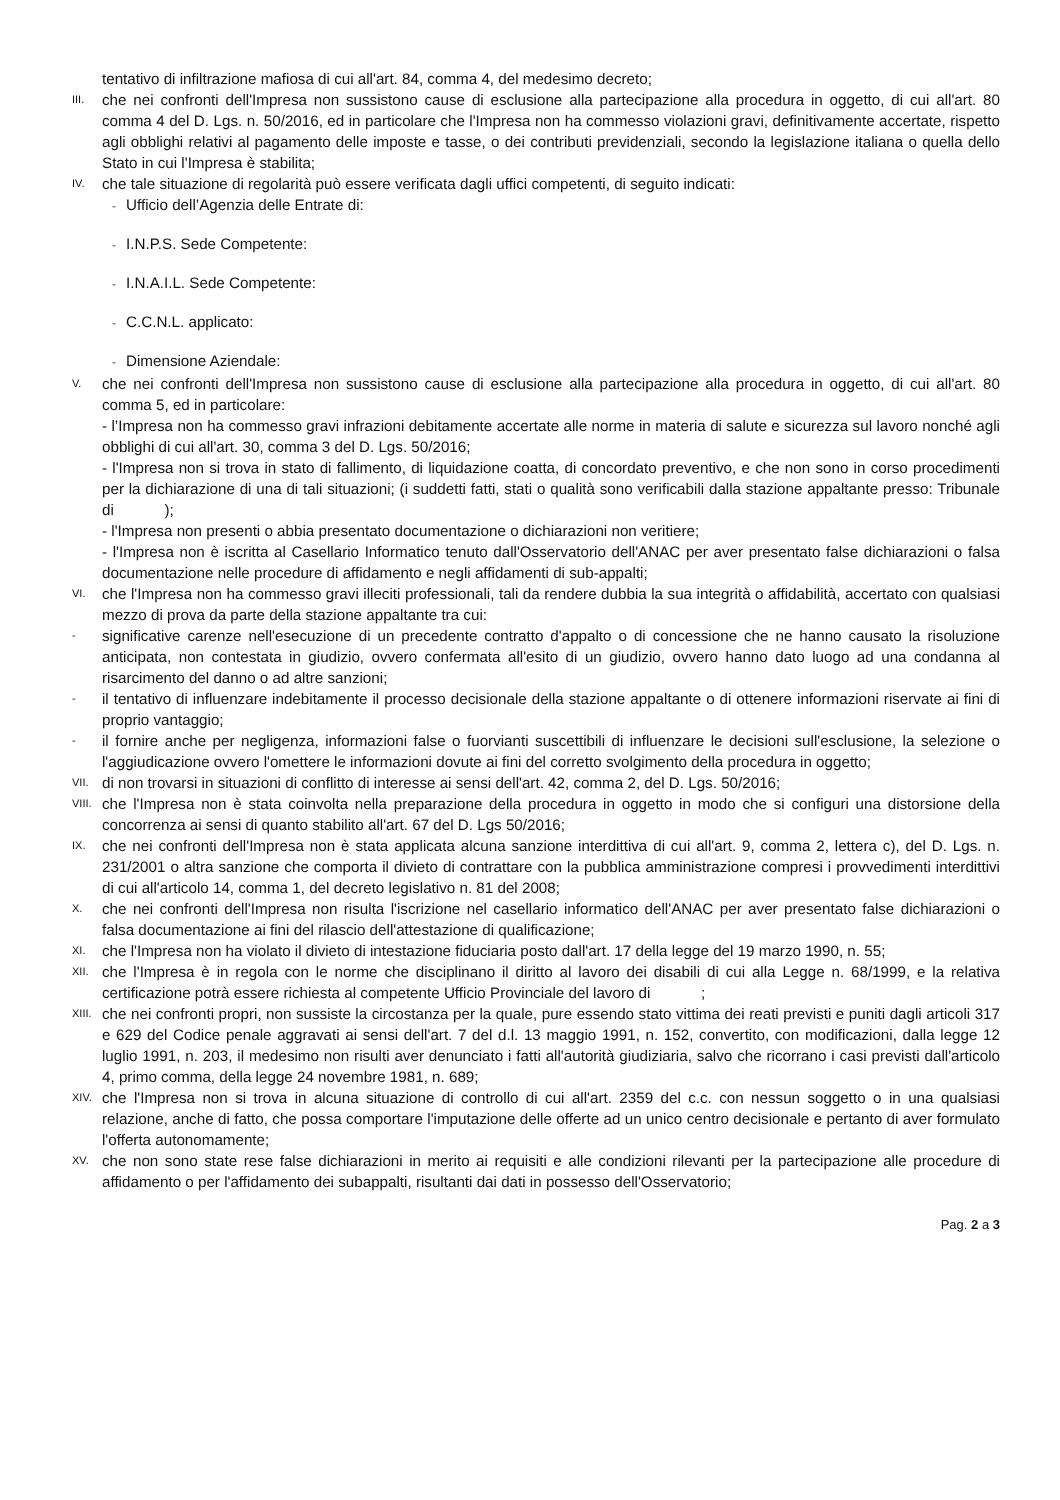tentativo di infiltrazione mafiosa di cui all'art. 84, comma 4, del medesimo decreto;
III.
che nei confronti dell'Impresa non sussistono cause di esclusione alla partecipazione alla procedura in oggetto, di cui all'art. 80 comma 4 del D. Lgs. n. 50/2016, ed in particolare che l'Impresa non ha commesso violazioni gravi, definitivamente accertate, rispetto agli obblighi relativi al pagamento delle imposte e tasse, o dei contributi previdenziali, secondo la legislazione italiana o quella dello Stato in cui l'Impresa è stabilita;
IV.
che tale situazione di regolarità può essere verificata dagli uffici competenti, di seguito indicati:
- Ufficio dell’Agenzia delle Entrate di:
- I.N.P.S. Sede Competente:
- I.N.A.I.L. Sede Competente:
- C.C.N.L. applicato:
- Dimensione Aziendale:
V.
che nei confronti dell'Impresa non sussistono cause di esclusione alla partecipazione alla procedura in oggetto, di cui all'art. 80 comma 5, ed in particolare:
- l’Impresa non ha commesso gravi infrazioni debitamente accertate alle norme in materia di salute e sicurezza sul lavoro nonché agli obblighi di cui all'art. 30, comma 3 del D. Lgs. 50/2016;
- l'Impresa non si trova in stato di fallimento, di liquidazione coatta, di concordato preventivo, e che non sono in corso procedimenti per la dichiarazione di una di tali situazioni; (i suddetti fatti, stati o qualità sono verificabili dalla stazione appaltante presso: Tribunale di );
- l'Impresa non presenti o abbia presentato documentazione o dichiarazioni non veritiere;
- l'Impresa non è iscritta al Casellario Informatico tenuto dall'Osservatorio dell'ANAC per aver presentato false dichiarazioni o falsa documentazione nelle procedure di affidamento e negli affidamenti di sub-appalti;
VI.
che l'Impresa non ha commesso gravi illeciti professionali, tali da rendere dubbia la sua integrità o affidabilità, accertato con qualsiasi mezzo di prova da parte della stazione appaltante tra cui:
-
significative carenze nell'esecuzione di un precedente contratto d'appalto o di concessione che ne hanno causato la risoluzione anticipata, non contestata in giudizio, ovvero confermata all'esito di un giudizio, ovvero hanno dato luogo ad una condanna al risarcimento del danno o ad altre sanzioni;
-
il tentativo di influenzare indebitamente il processo decisionale della stazione appaltante o di ottenere informazioni riservate ai fini di proprio vantaggio;
-
il fornire anche per negligenza, informazioni false o fuorvianti suscettibili di influenzare le decisioni sull'esclusione, la selezione o l'aggiudicazione ovvero l'omettere le informazioni dovute ai fini del corretto svolgimento della procedura in oggetto;
VII.
di non trovarsi in situazioni di conflitto di interesse ai sensi dell'art. 42, comma 2, del D. Lgs. 50/2016;
VIII.
che l'Impresa non è stata coinvolta nella preparazione della procedura in oggetto in modo che si configuri una distorsione della concorrenza ai sensi di quanto stabilito all'art. 67 del D. Lgs 50/2016;
IX.
che nei confronti dell'Impresa non è stata applicata alcuna sanzione interdittiva di cui all'art. 9, comma 2, lettera c), del D. Lgs. n. 231/2001 o altra sanzione che comporta il divieto di contrattare con la pubblica amministrazione compresi i provvedimenti interdittivi di cui all'articolo 14, comma 1, del decreto legislativo n. 81 del 2008;
X.
che nei confronti dell'Impresa non risulta l'iscrizione nel casellario informatico dell'ANAC per aver presentato false dichiarazioni o falsa documentazione ai fini del rilascio dell'attestazione di qualificazione;
XI.
che l'Impresa non ha violato il divieto di intestazione fiduciaria posto dall'art. 17 della legge del 19 marzo 1990, n. 55;
XII.
che l'Impresa è in regola con le norme che disciplinano il diritto al lavoro dei disabili di cui alla Legge n. 68/1999, e la relativa certificazione potrà essere richiesta al competente Ufficio Provinciale del lavoro di ;
XIII.
che nei confronti propri, non sussiste la circostanza per la quale, pure essendo stato vittima dei reati previsti e puniti dagli articoli 317 e 629 del Codice penale aggravati ai sensi dell'art. 7 del d.l. 13 maggio 1991, n. 152, convertito, con modificazioni, dalla legge 12 luglio 1991, n. 203, il medesimo non risulti aver denunciato i fatti all'autorità giudiziaria, salvo che ricorrano i casi previsti dall'articolo 4, primo comma, della legge 24 novembre 1981, n. 689;
XIV.
che l'Impresa non si trova in alcuna situazione di controllo di cui all'art. 2359 del c.c. con nessun soggetto o in una qualsiasi relazione, anche di fatto, che possa comportare l'imputazione delle offerte ad un unico centro decisionale e pertanto di aver formulato l'offerta autonomamente;
XV.
che non sono state rese false dichiarazioni in merito ai requisiti e alle condizioni rilevanti per la partecipazione alle procedure di affidamento o per l'affidamento dei subappalti, risultanti dai dati in possesso dell'Osservatorio;
Pag. 2 a 3